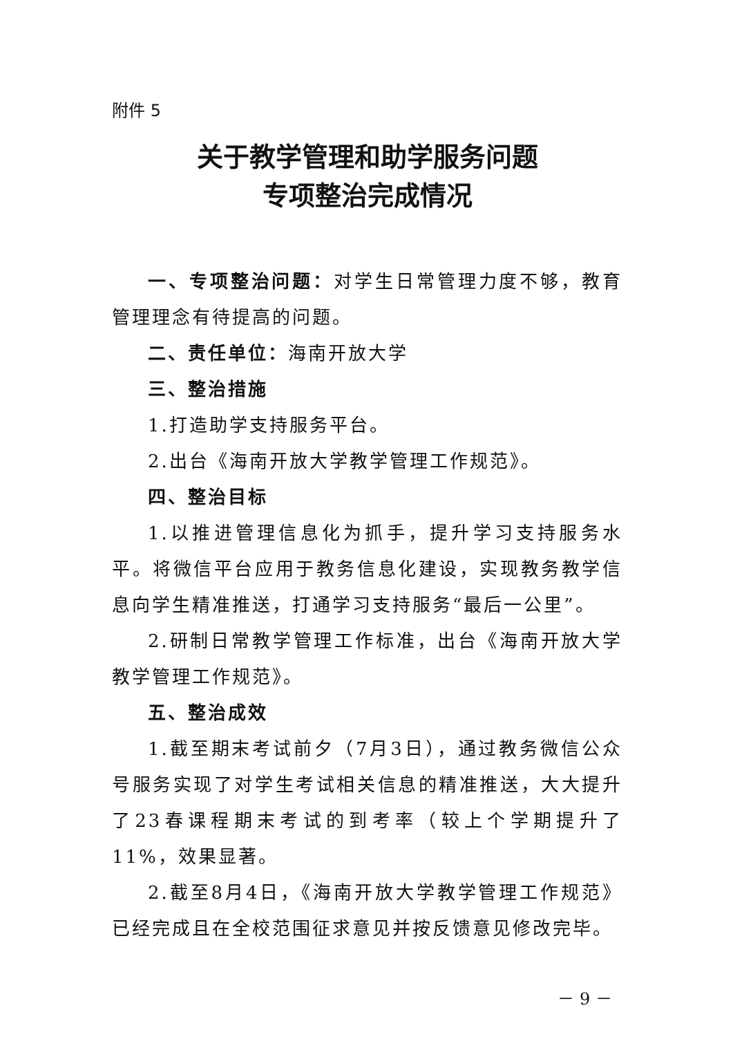附件 5
关于教学管理和助学服务问题
专项整治完成情况
一、专项整治问题：对学生日常管理力度不够，教育管理理念有待提高的问题。
二、责任单位：海南开放大学
三、整治措施
1.打造助学支持服务平台。
2.出台《海南开放大学教学管理工作规范》。
四、整治目标
1.以推进管理信息化为抓手，提升学习支持服务水平。将微信平台应用于教务信息化建设，实现教务教学信息向学生精准推送，打通学习支持服务“最后一公里”。
2.研制日常教学管理工作标准，出台《海南开放大学教学管理工作规范》。
五、整治成效
1.截至期末考试前夕（7月3日），通过教务微信公众号服务实现了对学生考试相关信息的精准推送，大大提升了23春课程期末考试的到考率（较上个学期提升了11%，效果显著。
2.截至8月4日，《海南开放大学教学管理工作规范》已经完成且在全校范围征求意见并按反馈意见修改完毕。
－ 9 －